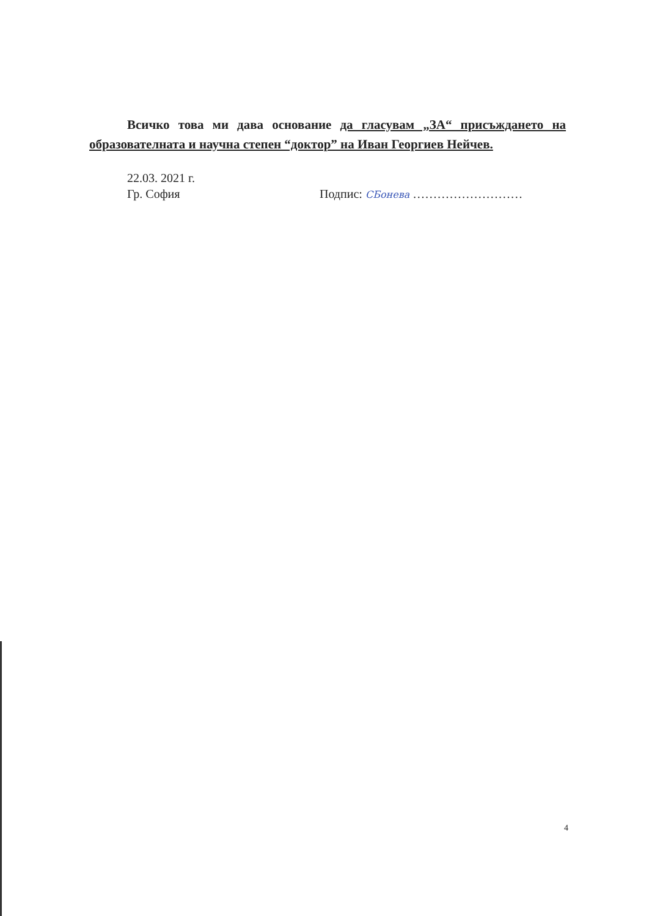Всичко това ми дава основание да гласувам „ЗА“ присъждането на образователната и научна степен “доктор” на Иван Георгиев Нейчев.
22.03. 2021 г.
Гр. София Подпис: СБонева ………………………
4